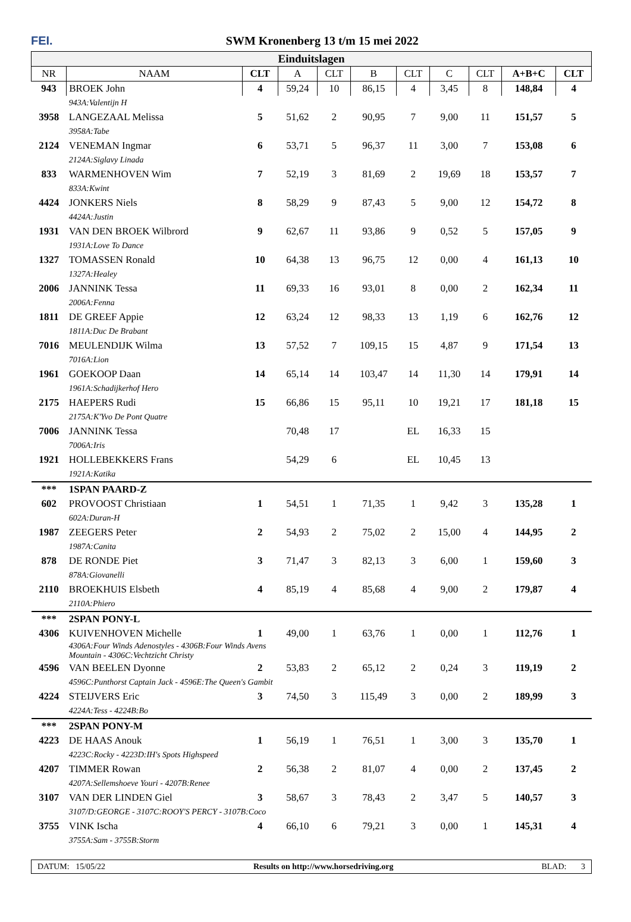FEI. SWM Kronenberg 13 t/m 15 mei 2022
| Einduitslagen | | | | | | | | | | |
| --- | --- | --- | --- | --- | --- | --- | --- | --- | --- | --- |
| NR | NAAM | CLT | A | CLT | B | CLT | C | CLT | A+B+C | CLT |
| 943 | BROEK John | 4 | 59,24 | 10 | 86,15 | 4 | 3,45 | 8 | 148,84 | 4 |
| | 943A:Valentijn H | | | | | | | | | |
| 3958 | LANGEZAAL Melissa | 5 | 51,62 | 2 | 90,95 | 7 | 9,00 | 11 | 151,57 | 5 |
| | 3958A:Tabe | | | | | | | | | |
| 2124 | VENEMAN Ingmar | 6 | 53,71 | 5 | 96,37 | 11 | 3,00 | 7 | 153,08 | 6 |
| | 2124A:Siglavy Linada | | | | | | | | | |
| 833 | WARMENHOVEN Wim | 7 | 52,19 | 3 | 81,69 | 2 | 19,69 | 18 | 153,57 | 7 |
| | 833A:Kwint | | | | | | | | | |
| 4424 | JONKERS Niels | 8 | 58,29 | 9 | 87,43 | 5 | 9,00 | 12 | 154,72 | 8 |
| | 4424A:Justin | | | | | | | | | |
| 1931 | VAN DEN BROEK Wilbrord | 9 | 62,67 | 11 | 93,86 | 9 | 0,52 | 5 | 157,05 | 9 |
| | 1931A:Love To Dance | | | | | | | | | |
| 1327 | TOMASSEN Ronald | 10 | 64,38 | 13 | 96,75 | 12 | 0,00 | 4 | 161,13 | 10 |
| | 1327A:Healey | | | | | | | | | |
| 2006 | JANNINK Tessa | 11 | 69,33 | 16 | 93,01 | 8 | 0,00 | 2 | 162,34 | 11 |
| | 2006A:Fenna | | | | | | | | | |
| 1811 | DE GREEF Appie | 12 | 63,24 | 12 | 98,33 | 13 | 1,19 | 6 | 162,76 | 12 |
| | 1811A:Duc De Brabant | | | | | | | | | |
| 7016 | MEULENDIJK Wilma | 13 | 57,52 | 7 | 109,15 | 15 | 4,87 | 9 | 171,54 | 13 |
| | 7016A:Lion | | | | | | | | | |
| 1961 | GOEKOOP Daan | 14 | 65,14 | 14 | 103,47 | 14 | 11,30 | 14 | 179,91 | 14 |
| | 1961A:Schadijkerhof Hero | | | | | | | | | |
| 2175 | HAEPERS Rudi | 15 | 66,86 | 15 | 95,11 | 10 | 19,21 | 17 | 181,18 | 15 |
| | 2175A:K'Yvo De Pont Quatre | | | | | | | | | |
| 7006 | JANNINK Tessa | | 70,48 | 17 | | EL | 16,33 | 15 | | |
| | 7006A:Iris | | | | | | | | | |
| 1921 | HOLLEBEKKERS Frans | | 54,29 | 6 | | EL | 10,45 | 13 | | |
| | 1921A:Katika | | | | | | | | | |
| *** | 1SPAN PAARD-Z | | | | | | | | | |
| 602 | PROVOOST Christiaan | 1 | 54,51 | 1 | 71,35 | 1 | 9,42 | 3 | 135,28 | 1 |
| | 602A:Duran-H | | | | | | | | | |
| 1987 | ZEEGERS Peter | 2 | 54,93 | 2 | 75,02 | 2 | 15,00 | 4 | 144,95 | 2 |
| | 1987A:Canita | | | | | | | | | |
| 878 | DE RONDE Piet | 3 | 71,47 | 3 | 82,13 | 3 | 6,00 | 1 | 159,60 | 3 |
| | 878A:Giovanelli | | | | | | | | | |
| 2110 | BROEKHUIS Elsbeth | 4 | 85,19 | 4 | 85,68 | 4 | 9,00 | 2 | 179,87 | 4 |
| | 2110A:Phiero | | | | | | | | | |
| *** | 2SPAN PONY-L | | | | | | | | | |
| 4306 | KUIVENHOVEN Michelle | 1 | 49,00 | 1 | 63,76 | 1 | 0,00 | 1 | 112,76 | 1 |
| | 4306A:Four Winds Adenostyles - 4306B:Four Winds Avens Mountain - 4306C:Vechtzicht Christy | | | | | | | | | |
| 4596 | VAN BEELEN Dyonne | 2 | 53,83 | 2 | 65,12 | 2 | 0,24 | 3 | 119,19 | 2 |
| | 4596C:Punthorst Captain Jack - 4596E:The Queen's Gambit | | | | | | | | | |
| 4224 | STEIJVERS Eric | 3 | 74,50 | 3 | 115,49 | 3 | 0,00 | 2 | 189,99 | 3 |
| | 4224A:Tess - 4224B:Bo | | | | | | | | | |
| *** | 2SPAN PONY-M | | | | | | | | | |
| 4223 | DE HAAS Anouk | 1 | 56,19 | 1 | 76,51 | 1 | 3,00 | 3 | 135,70 | 1 |
| | 4223C:Rocky - 4223D:IH's Spots Highspeed | | | | | | | | | |
| 4207 | TIMMER Rowan | 2 | 56,38 | 2 | 81,07 | 4 | 0,00 | 2 | 137,45 | 2 |
| | 4207A:Sellemshoeve Youri - 4207B:Renee | | | | | | | | | |
| 3107 | VAN DER LINDEN Giel | 3 | 58,67 | 3 | 78,43 | 2 | 3,47 | 5 | 140,57 | 3 |
| | 3107/D:GEORGE - 3107C:ROOY'S PERCY - 3107B:Coco | | | | | | | | | |
| 3755 | VINK Ischa | 4 | 66,10 | 6 | 79,21 | 3 | 0,00 | 1 | 145,31 | 4 |
| | 3755A:Sam - 3755B:Storm | | | | | | | | | |
DATUM: 15/05/22 Results on http://www.horsedriving.org BLAD: 3